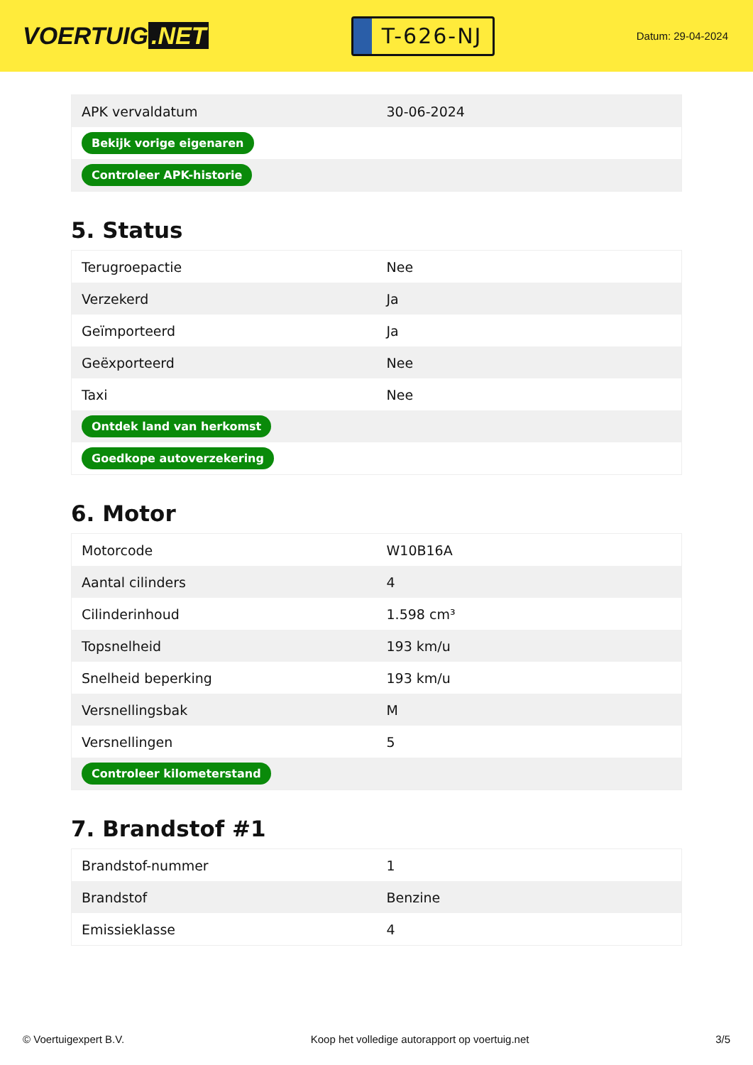VOERTUIG.NET
T-626-NJ
Datum: 29-04-2024
| APK vervaldatum | 30-06-2024 |
| Bekijk vorige eigenaren | |
| Controleer APK-historie | |
5. Status
| Terugroepactie | Nee |
| Verzekerd | Ja |
| Geïmporteerd | Ja |
| Geëxporteerd | Nee |
| Taxi | Nee |
| Ontdek land van herkomst | |
| Goedkope autoverzekering | |
6. Motor
| Motorcode | W10B16A |
| Aantal cilinders | 4 |
| Cilinderinhoud | 1.598 cm³ |
| Topsnelheid | 193 km/u |
| Snelheid beperking | 193 km/u |
| Versnellingsbak | M |
| Versnellingen | 5 |
| Controleer kilometerstand | |
7. Brandstof #1
| Brandstof-nummer | 1 |
| Brandstof | Benzine |
| Emissieklasse | 4 |
© Voertuigexpert B.V. Koop het volledige autorapport op voertuig.net 3/5